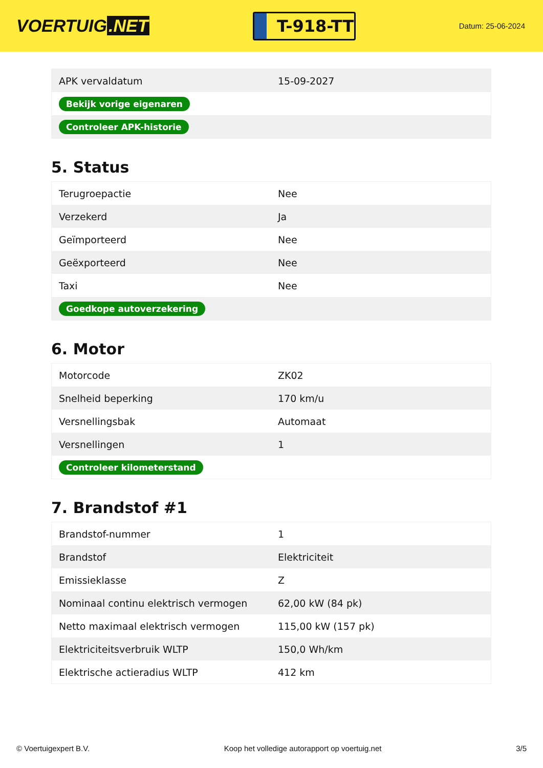VOERTUIG.NET
T-918-TT
Datum: 25-06-2024
| APK vervaldatum | 15-09-2027 |
| Bekijk vorige eigenaren | |
| Controleer APK-historie | |
5. Status
| Terugroepactie | Nee |
| Verzekerd | Ja |
| Geïmporteerd | Nee |
| Geëxporteerd | Nee |
| Taxi | Nee |
| Goedkope autoverzekering | |
6. Motor
| Motorcode | ZK02 |
| Snelheid beperking | 170 km/u |
| Versnellingsbak | Automaat |
| Versnellingen | 1 |
| Controleer kilometerstand | |
7. Brandstof #1
| Brandstof-nummer | 1 |
| Brandstof | Elektriciteit |
| Emissieklasse | Z |
| Nominaal continu elektrisch vermogen | 62,00 kW (84 pk) |
| Netto maximaal elektrisch vermogen | 115,00 kW (157 pk) |
| Elektriciteitsverbruik WLTP | 150,0 Wh/km |
| Elektrische actieradius WLTP | 412 km |
© Voertuigexpert B.V. Koop het volledige autorapport op voertuig.net 3/5